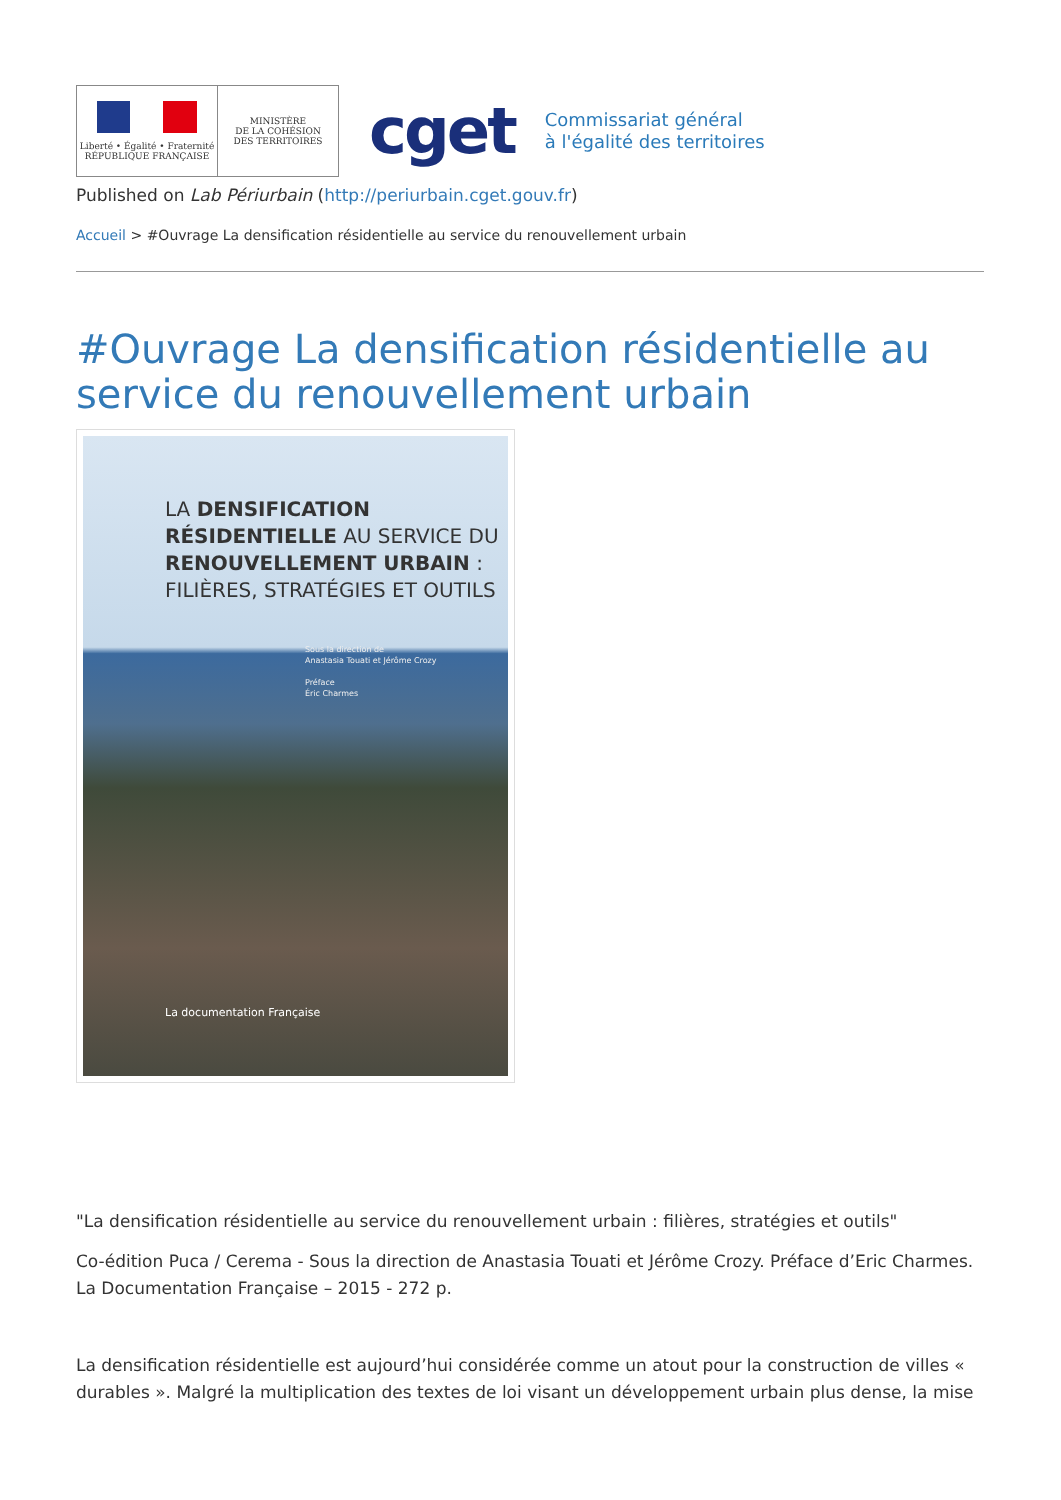Liberté • Égalité • Fraternité
RÉPUBLIQUE FRANÇAISE
MINISTÈRE
DE LA COHÉSION
DES TERRITOIRES
cget
Commissariat général
à l'égalité des territoires
Published on Lab Périurbain (http://periurbain.cget.gouv.fr)
Accueil > #Ouvrage La densification résidentielle au service du renouvellement urbain
#Ouvrage La densification résidentielle au service du renouvellement urbain
LA DENSIFICATION RÉSIDENTIELLE AU SERVICE DU RENOUVELLEMENT URBAIN : FILIÈRES, STRATÉGIES ET OUTILS
Sous la direction de
Anastasia Touati et Jérôme Crozy
Préface
Éric Charmes
La documentation Française
"La densification résidentielle au service du renouvellement urbain : filières, stratégies et outils"
Co-édition Puca / Cerema - Sous la direction de Anastasia Touati et Jérôme Crozy. Préface d’Eric Charmes. La Documentation Française – 2015 - 272 p.
La densification résidentielle est aujourd’hui considérée comme un atout pour la construction de villes « durables ». Malgré la multiplication des textes de loi visant un développement urbain plus dense, la mise